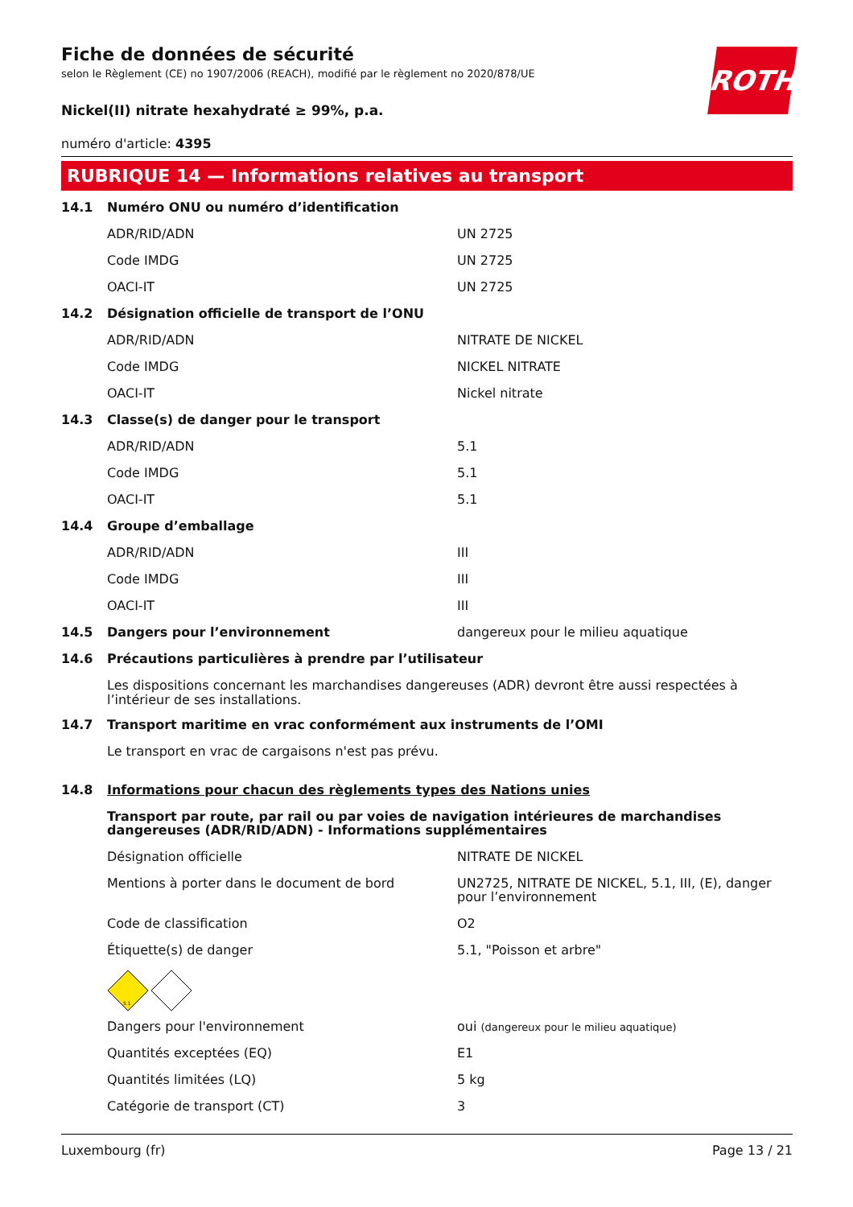ROTH
Fiche de données de sécurité
selon le Règlement (CE) no 1907/2006 (REACH), modifié par le règlement no 2020/878/UE
Nickel(II) nitrate hexahydraté ≥ 99%, p.a.
numéro d'article: 4395
RUBRIQUE 14 — Informations relatives au transport
| 14.1 | Numéro ONU ou numéro d’identification | |
| | ADR/RID/ADN | UN 2725 |
| | Code IMDG | UN 2725 |
| | OACI-IT | UN 2725 |
| 14.2 | Désignation officielle de transport de l’ONU | |
| | ADR/RID/ADN | NITRATE DE NICKEL |
| | Code IMDG | NICKEL NITRATE |
| | OACI-IT | Nickel nitrate |
| 14.3 | Classe(s) de danger pour le transport | |
| | ADR/RID/ADN | 5.1 |
| | Code IMDG | 5.1 |
| | OACI-IT | 5.1 |
| 14.4 | Groupe d’emballage | |
| | ADR/RID/ADN | III |
| | Code IMDG | III |
| | OACI-IT | III |
| 14.5 | Dangers pour l’environnement | dangereux pour le milieu aquatique |
| 14.6 | Précautions particulières à prendre par l’utilisateur | |
Les dispositions concernant les marchandises dangereuses (ADR) devront être aussi respectées à l’intérieur de ses installations.
| 14.7 | Transport maritime en vrac conformément aux instruments de l’OMI |
Le transport en vrac de cargaisons n'est pas prévu.
| 14.8 | Informations pour chacun des règlements types des Nations unies | |
| | Transport par route, par rail ou par voies de navigation intérieures de marchandises dangereuses (ADR/RID/ADN) - Informations supplémentaires | |
| | Désignation officielle | NITRATE DE NICKEL |
| | Mentions à porter dans le document de bord | UN2725, NITRATE DE NICKEL, 5.1, III, (E), danger pour l’environnement |
| | Code de classification | O2 |
| | Étiquette(s) de danger | 5.1, "Poisson et arbre" |
| | 5.1 | |
| | Dangers pour l'environnement | oui (dangereux pour le milieu aquatique) |
| | Quantités exceptées (EQ) | E1 |
| | Quantités limitées (LQ) | 5 kg |
| | Catégorie de transport (CT) | 3 |
Luxembourg (fr) Page 13 / 21